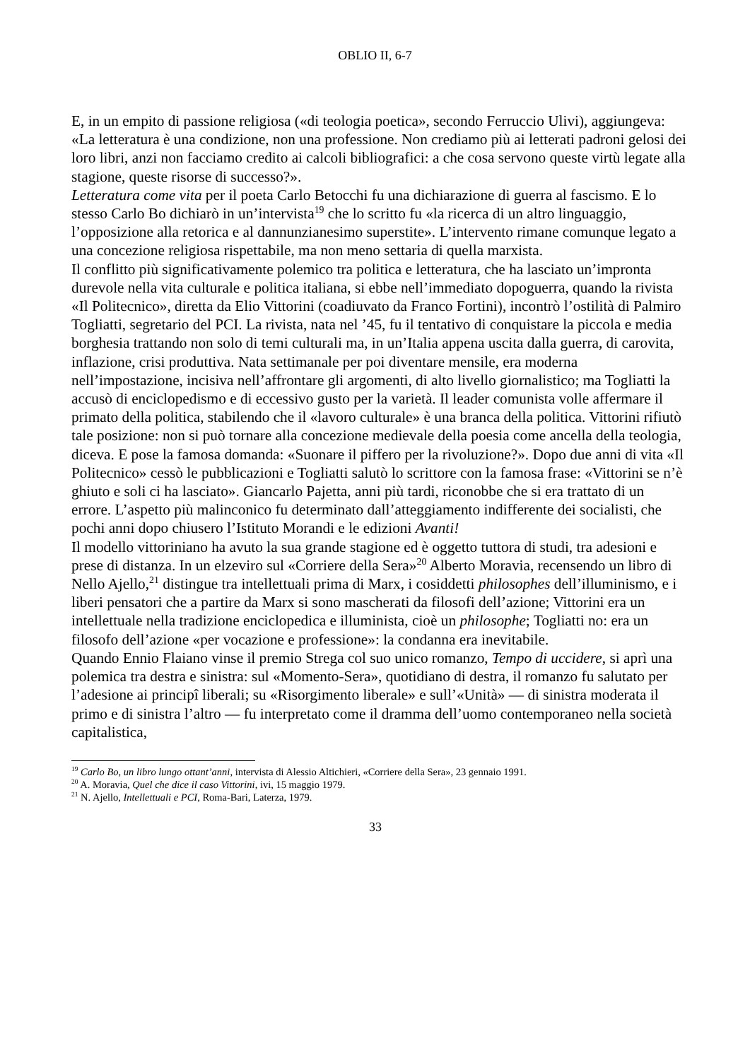OBLIO II, 6-7
E, in un empito di passione religiosa («di teologia poetica», secondo Ferruccio Ulivi), aggiungeva: «La letteratura è una condizione, non una professione. Non crediamo più ai letterati padroni gelosi dei loro libri, anzi non facciamo credito ai calcoli bibliografici: a che cosa servono queste virtù legate alla stagione, queste risorse di successo?».
Letteratura come vita per il poeta Carlo Betocchi fu una dichiarazione di guerra al fascismo. E lo stesso Carlo Bo dichiarò in un’intervista<sup>19</sup> che lo scritto fu «la ricerca di un altro linguaggio, l’opposizione alla retorica e al dannunzianesimo superstite». L’intervento rimane comunque legato a una concezione religiosa rispettabile, ma non meno settaria di quella marxista.
Il conflitto più significativamente polemico tra politica e letteratura, che ha lasciato un’impronta durevole nella vita culturale e politica italiana, si ebbe nell’immediato dopoguerra, quando la rivista «Il Politecnico», diretta da Elio Vittorini (coadiuvato da Franco Fortini), incontrò l’ostilità di Palmiro Togliatti, segretario del PCI. La rivista, nata nel ’45, fu il tentativo di conquistare la piccola e media borghesia trattando non solo di temi culturali ma, in un’Italia appena uscita dalla guerra, di carovita, inflazione, crisi produttiva. Nata settimanale per poi diventare mensile, era moderna nell’impostazione, incisiva nell’affrontare gli argomenti, di alto livello giornalistico; ma Togliatti la accusò di enciclopedismo e di eccessivo gusto per la varietà. Il leader comunista volle affermare il primato della politica, stabilendo che il «lavoro culturale» è una branca della politica. Vittorini rifiutò tale posizione: non si può tornare alla concezione medievale della poesia come ancella della teologia, diceva. E pose la famosa domanda: «Suonare il piffero per la rivoluzione?». Dopo due anni di vita «Il Politecnico» cessò le pubblicazioni e Togliatti salutò lo scrittore con la famosa frase: «Vittorini se n’è ghiuto e soli ci ha lasciato». Giancarlo Pajetta, anni più tardi, riconobbe che si era trattato di un errore. L’aspetto più malinconico fu determinato dall’atteggiamento indifferente dei socialisti, che pochi anni dopo chiusero l’Istituto Morandi e le edizioni Avanti!
Il modello vittoriniano ha avuto la sua grande stagione ed è oggetto tuttora di studi, tra adesioni e prese di distanza. In un elzeviro sul «Corriere della Sera»<sup>20</sup> Alberto Moravia, recensendo un libro di Nello Ajello,<sup>21</sup> distingue tra intellettuali prima di Marx, i cosiddetti philosophes dell’illuminismo, e i liberi pensatori che a partire da Marx si sono mascherati da filosofi dell’azione; Vittorini era un intellettuale nella tradizione enciclopedica e illuminista, cioè un philosophe; Togliatti no: era un filosofo dell’azione «per vocazione e professione»: la condanna era inevitabile.
Quando Ennio Flaiano vinse il premio Strega col suo unico romanzo, Tempo di uccidere, si aprì una polemica tra destra e sinistra: sul «Momento-Sera», quotidiano di destra, il romanzo fu salutato per l’adesione ai principî liberali; su «Risorgimento liberale» e sull’«Unità» — di sinistra moderata il primo e di sinistra l’altro — fu interpretato come il dramma dell’uomo contemporaneo nella società capitalistica,
<sup>19</sup> Carlo Bo, un libro lungo ottant’anni, intervista di Alessio Altichieri, «Corriere della Sera», 23 gennaio 1991.
<sup>20</sup> A. Moravia, Quel che dice il caso Vittorini, ivi, 15 maggio 1979.
<sup>21</sup> N. Ajello, Intellettuali e PCI, Roma-Bari, Laterza, 1979.
33